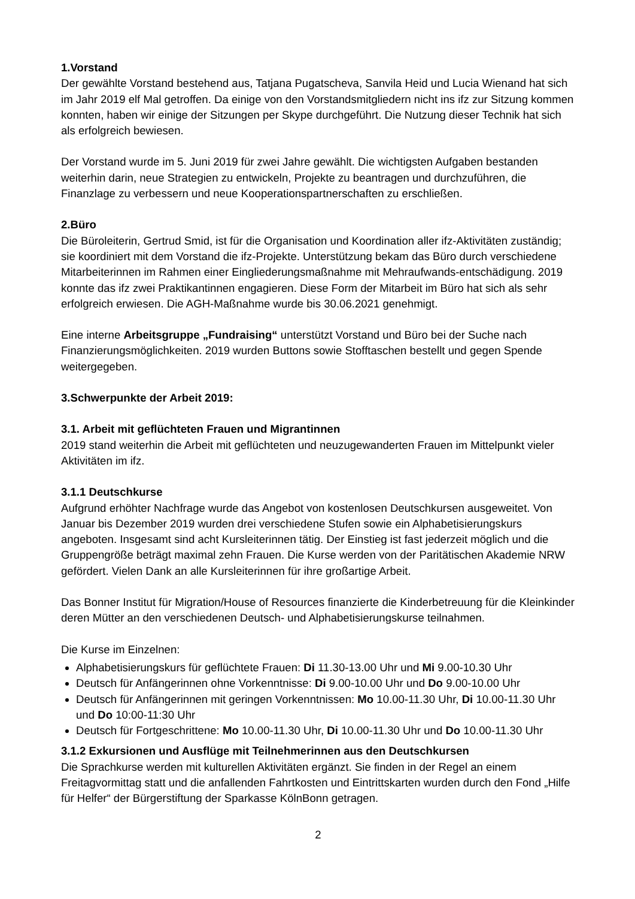1.Vorstand
Der gewählte Vorstand bestehend aus, Tatjana Pugatscheva, Sanvila Heid und Lucia Wienand hat sich im Jahr 2019 elf Mal getroffen. Da einige von den Vorstandsmitgliedern nicht ins ifz zur Sitzung kommen konnten, haben wir einige der Sitzungen per Skype durchgeführt. Die Nutzung dieser Technik hat sich als erfolgreich bewiesen.
Der Vorstand wurde im 5. Juni 2019 für zwei Jahre gewählt. Die wichtigsten Aufgaben bestanden weiterhin darin, neue Strategien zu entwickeln, Projekte zu beantragen und durchzuführen, die Finanzlage zu verbessern und neue Kooperationspartnerschaften zu erschließen.
2.Büro
Die Büroleiterin, Gertrud Smid, ist für die Organisation und Koordination aller ifz-Aktivitäten zuständig; sie koordiniert mit dem Vorstand die ifz-Projekte. Unterstützung bekam das Büro durch verschiedene Mitarbeiterinnen im Rahmen einer Eingliederungsmaßnahme mit Mehraufwands-entschädigung. 2019 konnte das ifz zwei Praktikantinnen engagieren. Diese Form der Mitarbeit im Büro hat sich als sehr erfolgreich erwiesen. Die AGH-Maßnahme wurde bis 30.06.2021 genehmigt.
Eine interne Arbeitsgruppe „Fundraising“ unterstützt Vorstand und Büro bei der Suche nach Finanzierungsmöglichkeiten. 2019 wurden Buttons sowie Stofftaschen bestellt und gegen Spende weitergegeben.
3.Schwerpunkte der Arbeit 2019:
3.1. Arbeit mit geflüchteten Frauen und Migrantinnen
2019 stand weiterhin die Arbeit mit geflüchteten und neuzugewanderten Frauen im Mittelpunkt vieler Aktivitäten im ifz.
3.1.1 Deutschkurse
Aufgrund erhöhter Nachfrage wurde das Angebot von kostenlosen Deutschkursen ausgeweitet. Von Januar bis Dezember 2019 wurden drei verschiedene Stufen sowie ein Alphabetisierungskurs angeboten. Insgesamt sind acht Kursleiterinnen tätig. Der Einstieg ist fast jederzeit möglich und die Gruppengröße beträgt maximal zehn Frauen. Die Kurse werden von der Paritätischen Akademie NRW gefördert. Vielen Dank an alle Kursleiterinnen für ihre großartige Arbeit.
Das Bonner Institut für Migration/House of Resources finanzierte die Kinderbetreuung für die Kleinkinder deren Mütter an den verschiedenen Deutsch- und Alphabetisierungskurse teilnahmen.
Die Kurse im Einzelnen:
Alphabetisierungskurs für geflüchtete Frauen: Di 11.30-13.00 Uhr und Mi 9.00-10.30 Uhr
Deutsch für Anfängerinnen ohne Vorkenntnisse: Di 9.00-10.00 Uhr und Do 9.00-10.00 Uhr
Deutsch für Anfängerinnen mit geringen Vorkenntnissen: Mo 10.00-11.30 Uhr, Di 10.00-11.30 Uhr und Do 10:00-11:30 Uhr
Deutsch für Fortgeschrittene: Mo 10.00-11.30 Uhr, Di 10.00-11.30 Uhr und Do 10.00-11.30 Uhr
3.1.2 Exkursionen und Ausflüge mit Teilnehmerinnen aus den Deutschkursen
Die Sprachkurse werden mit kulturellen Aktivitäten ergänzt. Sie finden in der Regel an einem Freitagvormittag statt und die anfallenden Fahrtkosten und Eintrittskarten wurden durch den Fond „Hilfe für Helfer“ der Bürgerstiftung der Sparkasse KölnBonn getragen.
2